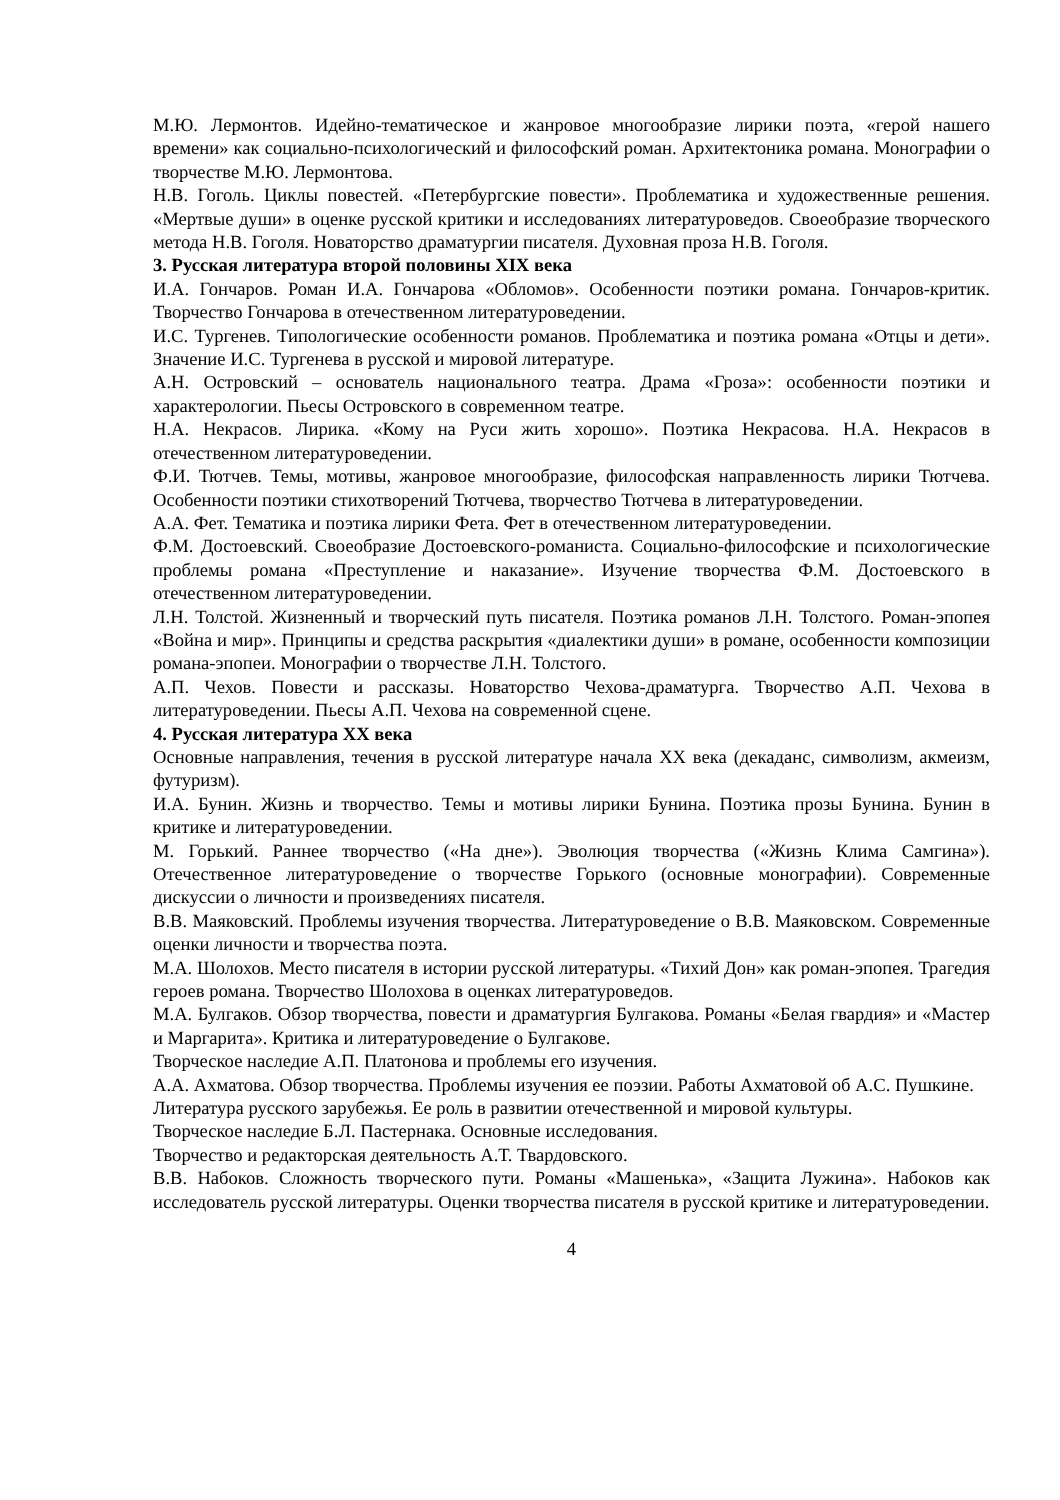М.Ю. Лермонтов. Идейно-тематическое и жанровое многообразие лирики поэта, «герой нашего времени» как социально-психологический и философский роман. Архитектоника романа. Монографии о творчестве М.Ю. Лермонтова.
Н.В. Гоголь. Циклы повестей. «Петербургские повести». Проблематика и художественные решения. «Мертвые души» в оценке русской критики и исследованиях литературоведов. Своеобразие творческого метода Н.В. Гоголя. Новаторство драматургии писателя. Духовная проза Н.В. Гоголя.
3. Русская литература второй половины XIX века
И.А. Гончаров. Роман И.А. Гончарова «Обломов». Особенности поэтики романа. Гончаров-критик. Творчество Гончарова в отечественном литературоведении.
И.С. Тургенев. Типологические особенности романов. Проблематика и поэтика романа «Отцы и дети». Значение И.С. Тургенева в русской и мировой литературе.
А.Н. Островский – основатель национального театра. Драма «Гроза»: особенности поэтики и характерологии. Пьесы Островского в современном театре.
Н.А. Некрасов. Лирика. «Кому на Руси жить хорошо». Поэтика Некрасова. Н.А. Некрасов в отечественном литературоведении.
Ф.И. Тютчев. Темы, мотивы, жанровое многообразие, философская направленность лирики Тютчева. Особенности поэтики стихотворений Тютчева, творчество Тютчева в литературоведении.
А.А. Фет. Тематика и поэтика лирики Фета. Фет в отечественном литературоведении.
Ф.М. Достоевский. Своеобразие Достоевского-романиста. Социально-философские и психологические проблемы романа «Преступление и наказание». Изучение творчества Ф.М. Достоевского в отечественном литературоведении.
Л.Н. Толстой. Жизненный и творческий путь писателя. Поэтика романов Л.Н. Толстого. Роман-эпопея «Война и мир». Принципы и средства раскрытия «диалектики души» в романе, особенности композиции романа-эпопеи. Монографии о творчестве Л.Н. Толстого.
А.П. Чехов. Повести и рассказы. Новаторство Чехова-драматурга. Творчество А.П. Чехова в литературоведении. Пьесы А.П. Чехова на современной сцене.
4. Русская литература XX века
Основные направления, течения в русской литературе начала XX века (декаданс, символизм, акмеизм, футуризм).
И.А. Бунин. Жизнь и творчество. Темы и мотивы лирики Бунина. Поэтика прозы Бунина. Бунин в критике и литературоведении.
М. Горький. Раннее творчество («На дне»). Эволюция творчества («Жизнь Клима Самгина»). Отечественное литературоведение о творчестве Горького (основные монографии). Современные дискуссии о личности и произведениях писателя.
В.В. Маяковский. Проблемы изучения творчества. Литературоведение о В.В. Маяковском. Современные оценки личности и творчества поэта.
М.А. Шолохов. Место писателя в истории русской литературы. «Тихий Дон» как роман-эпопея. Трагедия героев романа. Творчество Шолохова в оценках литературоведов.
М.А. Булгаков. Обзор творчества, повести и драматургия Булгакова. Романы «Белая гвардия» и «Мастер и Маргарита». Критика и литературоведение о Булгакове.
Творческое наследие А.П. Платонова и проблемы его изучения.
А.А. Ахматова. Обзор творчества. Проблемы изучения ее поэзии. Работы Ахматовой об А.С. Пушкине.
Литература русского зарубежья. Ее роль в развитии отечественной и мировой культуры.
Творческое наследие Б.Л. Пастернака. Основные исследования.
Творчество и редакторская деятельность А.Т. Твардовского.
В.В. Набоков. Сложность творческого пути. Романы «Машенька», «Защита Лужина». Набоков как исследователь русской литературы. Оценки творчества писателя в русской критике и литературоведении.
4